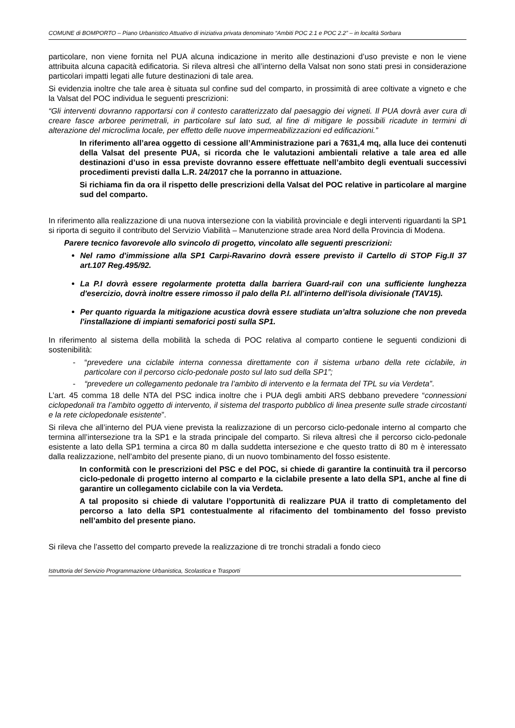COMUNE di BOMPORTO – Piano Urbanistico Attuativo di iniziativa privata denominato “Ambiti POC 2.1 e POC 2.2” – in località Sorbara
particolare, non viene fornita nel PUA alcuna indicazione in merito alle destinazioni d’uso previste e non le viene attribuita alcuna capacità edificatoria. Si rileva altresì che all’interno della Valsat non sono stati presi in considerazione particolari impatti legati alle future destinazioni di tale area.
Si evidenzia inoltre che tale area è situata sul confine sud del comparto, in prossimità di aree coltivate a vigneto e che la Valsat del POC individua le seguenti prescrizioni:
“Gli interventi dovranno rapportarsi con il contesto caratterizzato dal paesaggio dei vigneti. Il PUA dovrà aver cura di creare fasce arboree perimetrali, in particolare sul lato sud, al fine di mitigare le possibili ricadute in termini di alterazione del microclima locale, per effetto delle nuove impermeabilizzazioni ed edificazioni.”
In riferimento all’area oggetto di cessione all’Amministrazione pari a 7631,4 mq, alla luce dei contenuti della Valsat del presente PUA, si ricorda che le valutazioni ambientali relative a tale area ed alle destinazioni d’uso in essa previste dovranno essere effettuate nell’ambito degli eventuali successivi procedimenti previsti dalla L.R. 24/2017 che la porranno in attuazione.
Si richiama fin da ora il rispetto delle prescrizioni della Valsat del POC relative in particolare al margine sud del comparto.
In riferimento alla realizzazione di una nuova intersezione con la viabilità provinciale e degli interventi riguardanti la SP1 si riporta di seguito il contributo del Servizio Viabilità – Manutenzione strade area Nord della Provincia di Modena.
Parere tecnico favorevole allo svincolo di progetto, vincolato alle seguenti prescrizioni:
Nel ramo d'immissione alla SP1 Carpi-Ravarino dovrà essere previsto il Cartello di STOP Fig.II 37 art.107 Reg.495/92.
La P.I dovrà essere regolarmente protetta dalla barriera Guard-rail con una sufficiente lunghezza d'esercizio, dovrà inoltre essere rimosso il palo della P.I. all'interno dell'isola divisionale (TAV15).
Per quanto riguarda la mitigazione acustica dovrà essere studiata un’altra soluzione che non preveda l'installazione di impianti semaforici posti sulla SP1.
In riferimento al sistema della mobilità la scheda di POC relativa al comparto contiene le seguenti condizioni di sostenibilità:
- “prevedere una ciclabile interna connessa direttamente con il sistema urbano della rete ciclabile, in particolare con il percorso ciclo-pedonale posto sul lato sud della SP1”;
- “prevedere un collegamento pedonale tra l’ambito di intervento e la fermata del TPL su via Verdeta”.
L’art. 45 comma 18 delle NTA del PSC indica inoltre che i PUA degli ambiti ARS debbano prevedere “connessioni ciclopedonali tra l’ambito oggetto di intervento, il sistema del trasporto pubblico di linea presente sulle strade circostanti e la rete ciclopedonale esistente”.
Si rileva che all’interno del PUA viene prevista la realizzazione di un percorso ciclo-pedonale interno al comparto che termina all’intersezione tra la SP1 e la strada principale del comparto. Si rileva altresì che il percorso ciclo-pedonale esistente a lato della SP1 termina a circa 80 m dalla suddetta intersezione e che questo tratto di 80 m è interessato dalla realizzazione, nell’ambito del presente piano, di un nuovo tombinamento del fosso esistente.
In conformità con le prescrizioni del PSC e del POC, si chiede di garantire la continuità tra il percorso ciclo-pedonale di progetto interno al comparto e la ciclabile presente a lato della SP1, anche al fine di garantire un collegamento ciclabile con la via Verdeta.
A tal proposito si chiede di valutare l’opportunità di realizzare PUA il tratto di completamento del percorso a lato della SP1 contestualmente al rifacimento del tombinamento del fosso previsto nell’ambito del presente piano.
Si rileva che l’assetto del comparto prevede la realizzazione di tre tronchi stradali a fondo cieco
Istruttoria del Servizio Programmazione Urbanistica, Scolastica e Trasporti